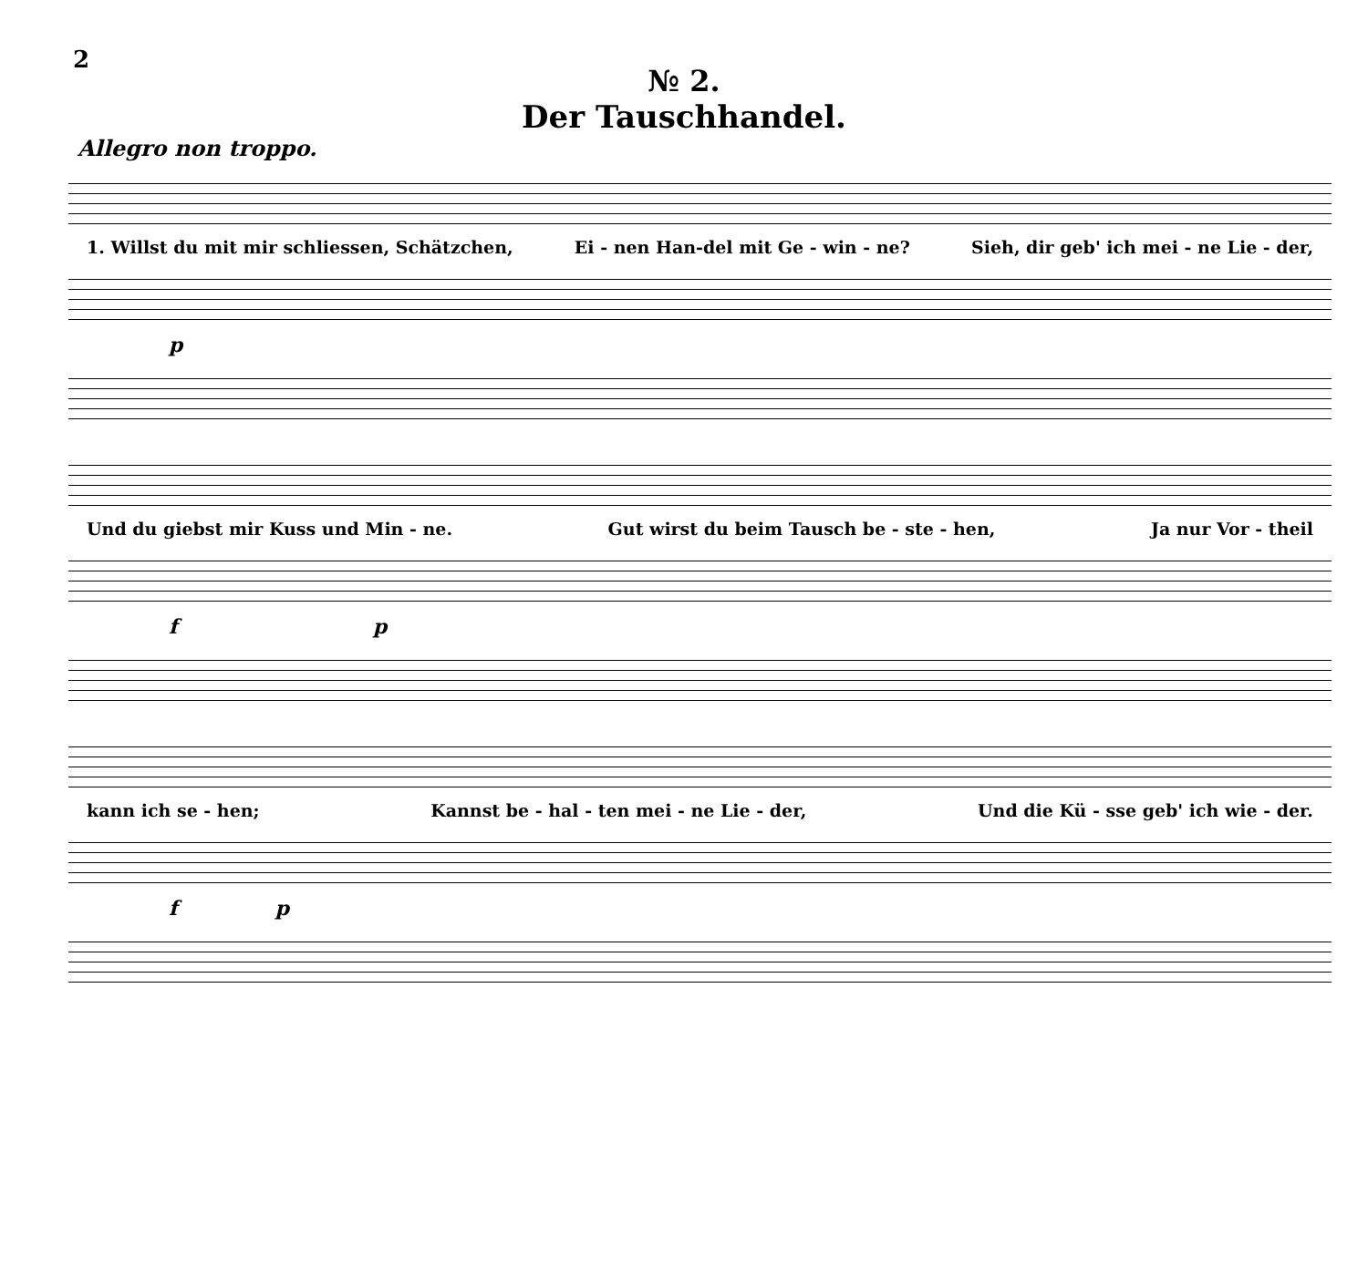2
№ 2.
Der Tauschhandel.
Allegro non troppo.
1. Willst du mit mir schliessen, Schätzchen, Ei - nen Han-del mit Ge - win - ne? Sieh, dir geb' ich mei - ne Lie - der,
p
Und du giebst mir Kuss und Min - ne. Gut wirst du beim Tausch be - ste - hen, Ja nur Vor - theil
f p
kann ich se - hen; Kannst be - hal - ten mei - ne Lie - der, Und die Kü - sse geb' ich wie - der.
f p